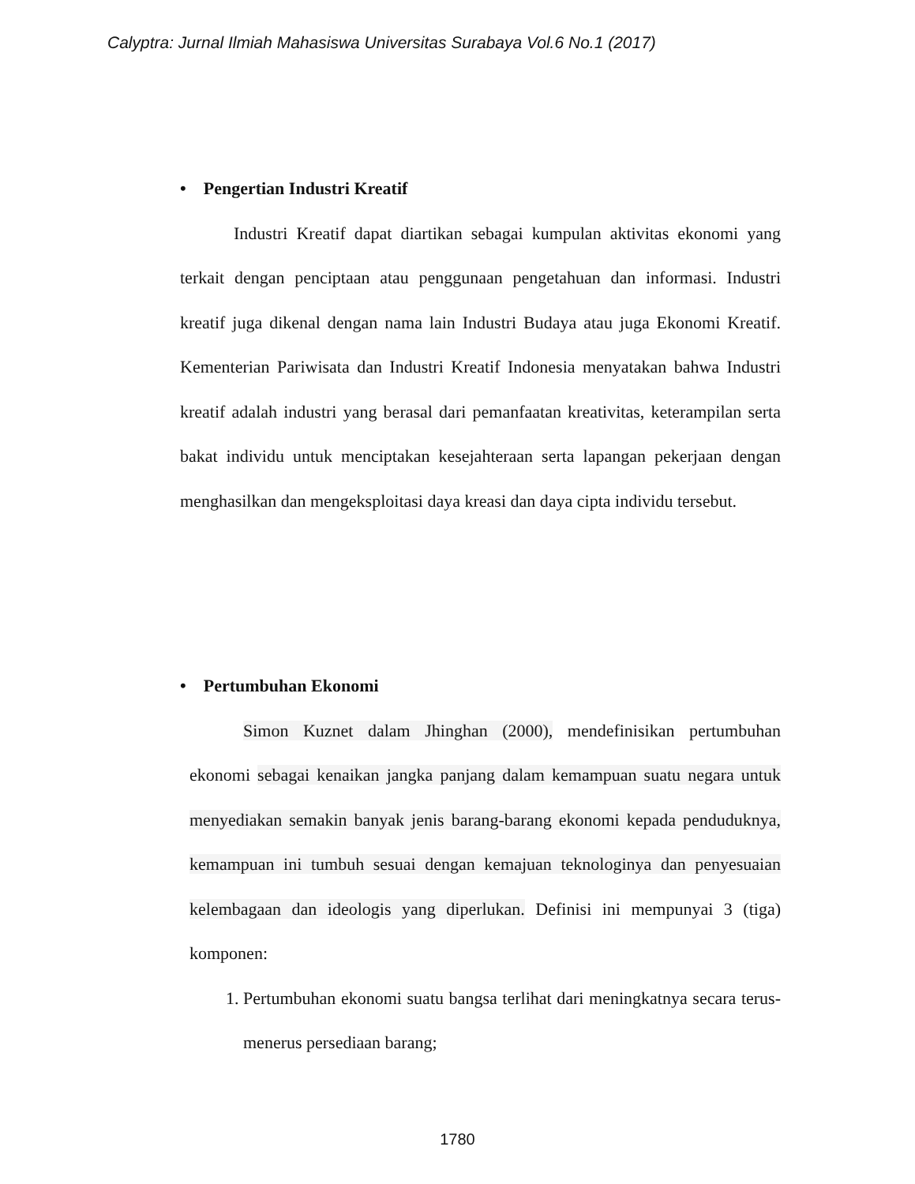Calyptra: Jurnal Ilmiah Mahasiswa Universitas Surabaya Vol.6 No.1 (2017)
• Pengertian Industri Kreatif
Industri Kreatif dapat diartikan sebagai kumpulan aktivitas ekonomi yang terkait dengan penciptaan atau penggunaan pengetahuan dan informasi. Industri kreatif juga dikenal dengan nama lain Industri Budaya atau juga Ekonomi Kreatif. Kementerian Pariwisata dan Industri Kreatif Indonesia menyatakan bahwa Industri kreatif adalah industri yang berasal dari pemanfaatan kreativitas, keterampilan serta bakat individu untuk menciptakan kesejahteraan serta lapangan pekerjaan dengan menghasilkan dan mengeksploitasi daya kreasi dan daya cipta individu tersebut.
• Pertumbuhan Ekonomi
Simon Kuznet dalam Jhinghan (2000), mendefinisikan pertumbuhan ekonomi sebagai kenaikan jangka panjang dalam kemampuan suatu negara untuk menyediakan semakin banyak jenis barang-barang ekonomi kepada penduduknya, kemampuan ini tumbuh sesuai dengan kemajuan teknologinya dan penyesuaian kelembagaan dan ideologis yang diperlukan. Definisi ini mempunyai 3 (tiga) komponen:
1. Pertumbuhan ekonomi suatu bangsa terlihat dari meningkatnya secara terus-menerus persediaan barang;
1780